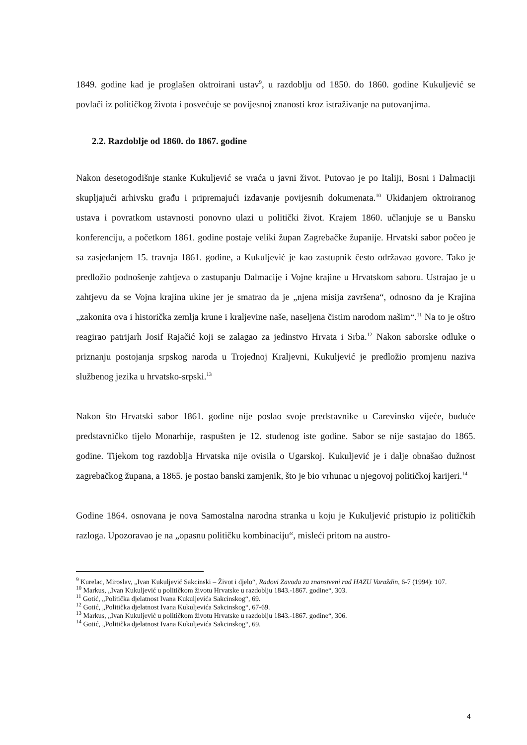1849. godine kad je proglašen oktroirani ustav<sup>9</sup>, u razdoblju od 1850. do 1860. godine Kukuljević se povlači iz političkog života i posvećuje se povijesnoj znanosti kroz istraživanje na putovanjima.
2.2. Razdoblje od 1860. do 1867. godine
Nakon desetogodišnje stanke Kukuljević se vraća u javni život. Putovao je po Italiji, Bosni i Dalmaciji skupljajući arhivsku građu i pripremajući izdavanje povijesnih dokumenata.<sup>10</sup> Ukidanjem oktroiranog ustava i povratkom ustavnosti ponovno ulazi u politički život. Krajem 1860. učlanjuje se u Bansku konferenciju, a početkom 1861. godine postaje veliki župan Zagrebačke županije. Hrvatski sabor počeo je sa zasjedanjem 15. travnja 1861. godine, a Kukuljević je kao zastupnik često održavao govore. Tako je predložio podnošenje zahtjeva o zastupanju Dalmacije i Vojne krajine u Hrvatskom saboru. Ustrajao je u zahtjevu da se Vojna krajina ukine jer je smatrao da je „njena misija završena“, odnosno da je Krajina „zakonita ova i historička zemlja krune i kraljevine naše, naseljena čistim narodom našim“.<sup>11</sup> Na to je oštro reagirao patrijarh Josif Rajačić koji se zalagao za jedinstvo Hrvata i Srba.<sup>12</sup> Nakon saborske odluke o priznanju postojanja srpskog naroda u Trojednoj Kraljevni, Kukuljević je predložio promjenu naziva službenog jezika u hrvatsko-srpski.<sup>13</sup>
Nakon što Hrvatski sabor 1861. godine nije poslao svoje predstavnike u Carevinsko vijeće, buduće predstavničko tijelo Monarhije, raspušten je 12. studenog iste godine. Sabor se nije sastajao do 1865. godine. Tijekom tog razdoblja Hrvatska nije ovisila o Ugarskoj. Kukuljević je i dalje obnašao dužnost zagrebačkog župana, a 1865. je postao banski zamjenik, što je bio vrhunac u njegovoj političkoj karijeri.<sup>14</sup>
Godine 1864. osnovana je nova Samostalna narodna stranka u koju je Kukuljević pristupio iz političkih razloga. Upozoravao je na „opasnu političku kombinaciju“, misleći pritom na austro-
<sup>9</sup> Kurelac, Miroslav, „Ivan Kukuljević Sakcinski – Život i djelo“, Radovi Zavoda za znanstveni rad HAZU Varaždin, 6-7 (1994): 107.
<sup>10</sup> Markus, „Ivan Kukuljević u političkom životu Hrvatske u razdoblju 1843.-1867. godine“, 303.
<sup>11</sup> Gotić, „Politička djelatnost Ivana Kukuljevića Sakcinskog“, 69.
<sup>12</sup> Gotić, „Politička djelatnost Ivana Kukuljevića Sakcinskog“, 67-69.
<sup>13</sup> Markus, „Ivan Kukuljević u političkom životu Hrvatske u razdoblju 1843.-1867. godine“, 306.
<sup>14</sup> Gotić, „Politička djelatnost Ivana Kukuljevića Sakcinskog“, 69.
4